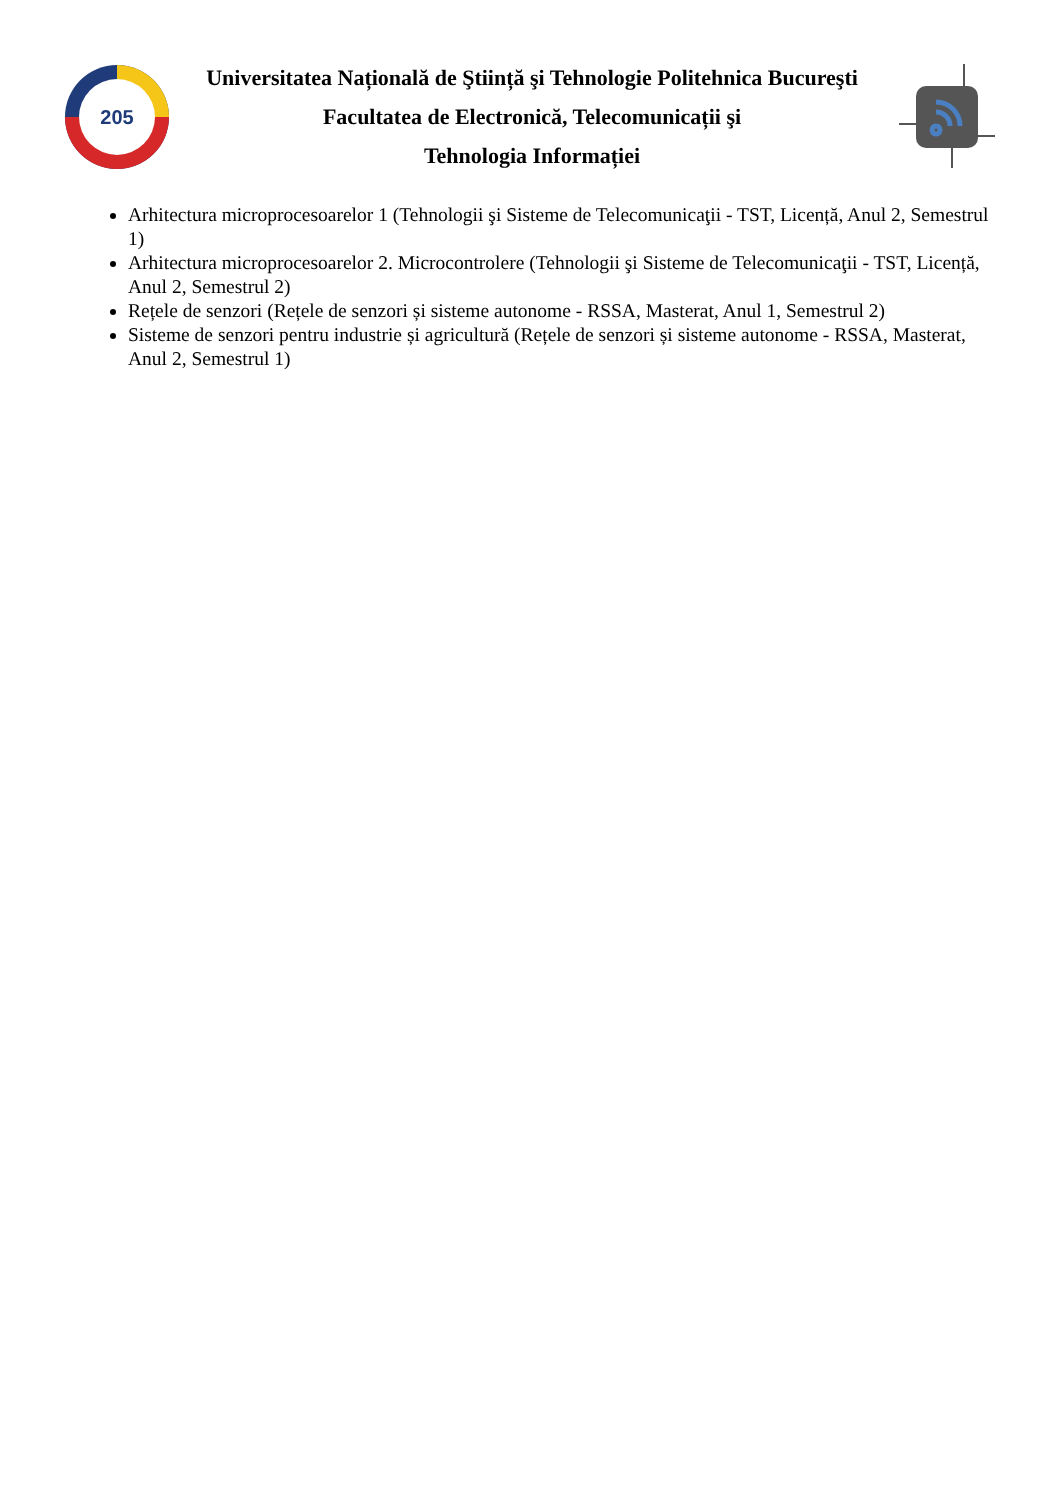205
Universitatea Națională de Ştiință şi Tehnologie Politehnica Bucureşti
Facultatea de Electronică, Telecomunicații şi
Tehnologia Informației
Arhitectura microprocesoarelor 1 (Tehnologii şi Sisteme de Telecomunicaţii - TST, Licență, Anul 2, Semestrul 1)
Arhitectura microprocesoarelor 2. Microcontrolere (Tehnologii şi Sisteme de Telecomunicaţii - TST, Licență, Anul 2, Semestrul 2)
Rețele de senzori (Rețele de senzori și sisteme autonome - RSSA, Masterat, Anul 1, Semestrul 2)
Sisteme de senzori pentru industrie și agricultură (Rețele de senzori și sisteme autonome - RSSA, Masterat, Anul 2, Semestrul 1)